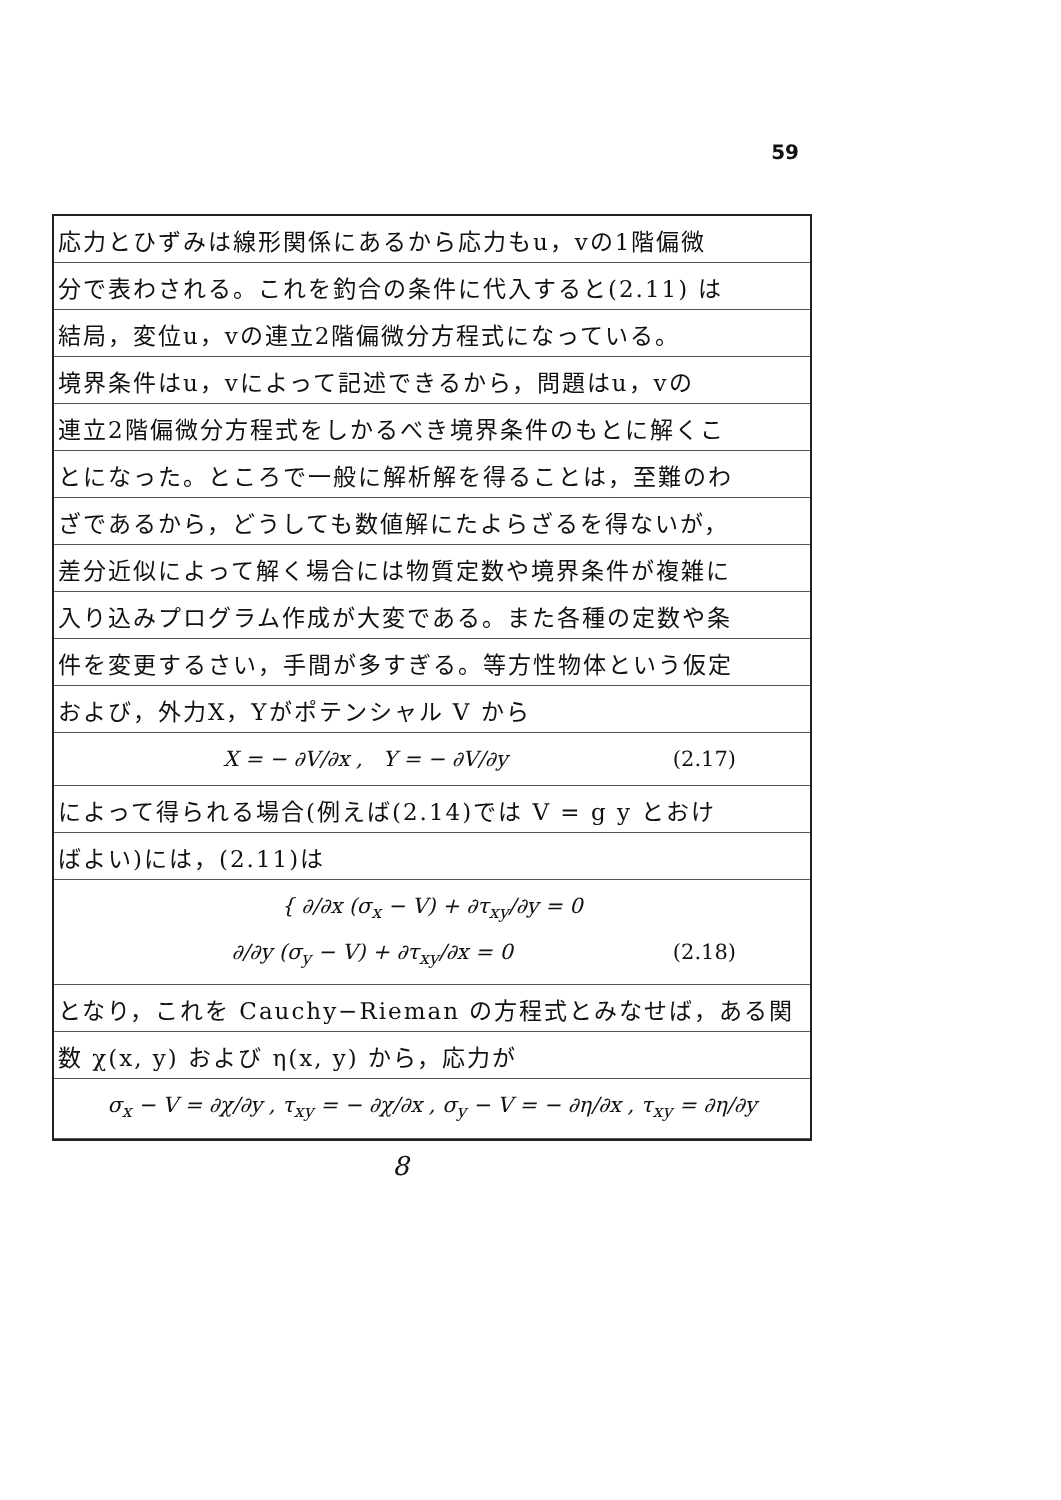59
応力とひずみは線形関係にあるから応力もu，vの1階偏微
分で表わされる。これを釣合の条件に代入すると(2.11) は
結局，変位u，vの連立2階偏微分方程式になっている。
境界条件はu，vによって記述できるから，問題はu，vの
連立2階偏微分方程式をしかるべき境界条件のもとに解くこ
とになった。ところで一般に解析解を得ることは，至難のわ
ざであるから，どうしても数値解にたよらざるを得ないが，
差分近似によって解く場合には物質定数や境界条件が複雑に
入り込みプログラム作成が大変である。また各種の定数や条
件を変更するさい，手間が多すぎる。等方性物体という仮定
および，外力X，Yがポテンシャル V から
X = − ∂V/∂x , Y = − ∂V/∂y (2.17)
によって得られる場合(例えば(2.14)では V = g y とおけ
ばよい)には，(2.11)は
{ ∂/∂x (σ<sub>x</sub> − V) + ∂τ<sub>xy</sub>/∂y = 0
∂/∂y (σ<sub>y</sub> − V) + ∂τ<sub>xy</sub>/∂x = 0 (2.18)
となり，これを Cauchy−Rieman の方程式とみなせば，ある関
数 χ(x, y) および η(x, y) から，応力が
σ<sub>x</sub> − V = ∂χ/∂y , τ<sub>xy</sub> = − ∂χ/∂x , σ<sub>y</sub> − V = − ∂η/∂x , τ<sub>xy</sub> = ∂η/∂y
8